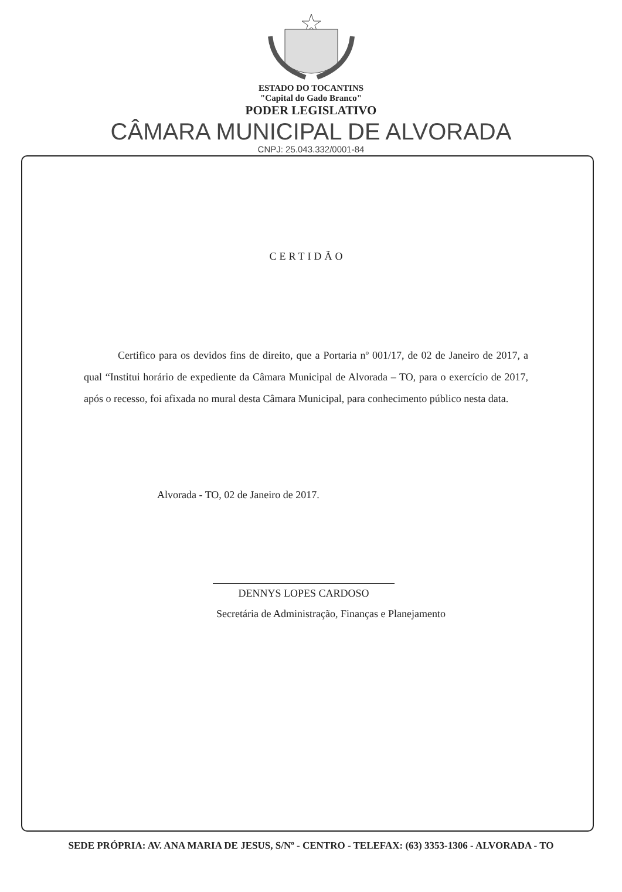ESTADO DO TOCANTINS
"Capital do Gado Branco"
PODER LEGISLATIVO
CÂMARA MUNICIPAL DE ALVORADA
CNPJ: 25.043.332/0001-84
CERTIDÃO
Certifico para os devidos fins de direito, que a Portaria nº 001/17, de 02 de Janeiro de 2017, a qual “Institui horário de expediente da Câmara Municipal de Alvorada – TO, para o exercício de 2017, após o recesso, foi afixada no mural desta Câmara Municipal, para conhecimento público nesta data.
Alvorada - TO, 02 de Janeiro de 2017.
DENNYS LOPES CARDOSO
Secretária de Administração, Finanças e Planejamento
SEDE PRÓPRIA: AV. ANA MARIA DE JESUS, S/Nº - CENTRO - TELEFAX: (63) 3353-1306 - ALVORADA - TO